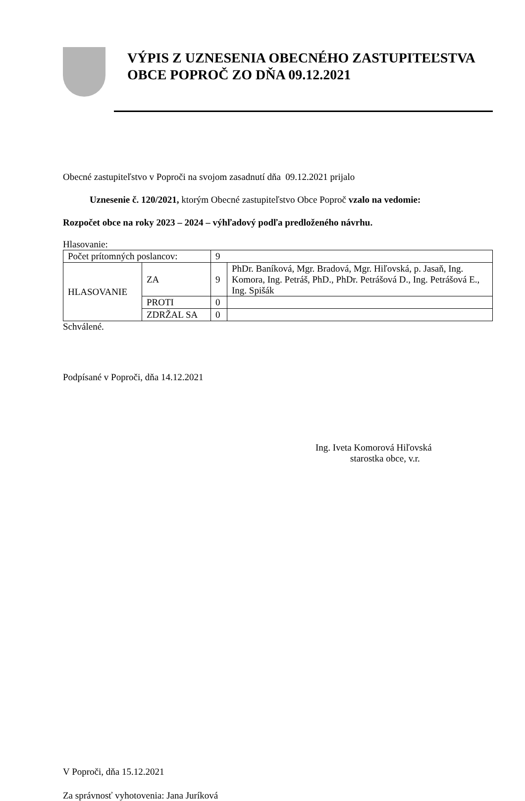VÝPIS Z UZNESENIA OBECNÉHO ZASTUPITEĽSTVA OBCE POPROČ ZO DŇA 09.12.2021
Obecné zastupiteľstvo v Poproči na svojom zasadnutí dňa 09.12.2021 prijalo
Uznesenie č. 120/2021, ktorým Obecné zastupiteľstvo Obce Poproč vzalo na vedomie:
Rozpočet obce na roky 2023 – 2024 – výhľadový podľa predloženého návrhu.
Hlasovanie:
| Počet prítomných poslancov: | | 9 | |
| HLASOVANIE | ZA | 9 | PhDr. Baníková, Mgr. Bradová, Mgr. Hiľovská, p. Jasaň, Ing. Komora, Ing. Petráš, PhD., PhDr. Petrášová D., Ing. Petrášová E., Ing. Spišák |
| | PROTI | 0 | |
| | ZDRŽAL SA | 0 | |
Schválené.
Podpísané v Poproči, dňa 14.12.2021
Ing. Iveta Komorová Hiľovská
starostka obce, v.r.
V Poproči, dňa 15.12.2021
Za správnosť vyhotovenia: Jana Juríková